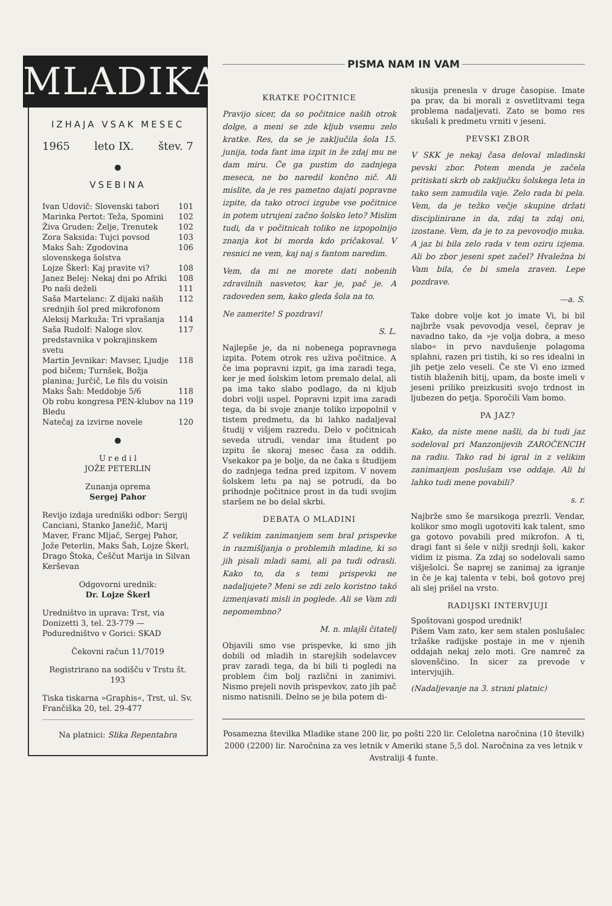MLADIKA
IZHAJA VSAK MESEC
1965 leto IX. štev. 7
●
VSEBINA
Ivan Udovič: Slovenski tabori 101
Marinka Pertot: Teža, Spomini 102
Živa Gruden: Želje, Trenutek 102
Zora Saksida: Tujci povsod 103
Maks Šah: Zgodovina slovenskega šolstva 106
Lojze Škerl: Kaj pravite vi? 108
Janez Belej: Nekaj dni po Afriki 108
Po naši deželi 111
Saša Martelanc: Z dijaki naših srednjih šol pred mikrofonom 112
Aleksij Markuža: Tri vprašanja 114
Saša Rudolf: Naloge slov. predstavnika v pokrajinskem svetu 117
Martin Jevnikar: Mavser, Ljudje pod bičem; Turnšek, Božja planina; Jurčič, Le fils du voisin 118
Maks Šah: Meddobje 5/6 118
Ob robu kongresa PEN-klubov na Bledu 119
Natečaj za izvirne novele 120
●
U r e d i l
JOŽE PETERLIN
Zunanja oprema
Sergej Pahor
Revijo izdaja uredniški odbor: Sergij Canciani, Stanko Janežič, Marij Maver, Franc Mljač, Sergej Pahor, Jože Peterlin, Maks Šah, Lojze Škerl, Drago Štoka, Češčut Marija in Silvan Kerševan
Odgovorni urednik:
Dr. Lojze Škerl
Uredništvo in uprava: Trst, via Donizetti 3, tel. 23-779 — Poduredništvo v Gorici: SKAD
Čekovni račun 11/7019
Registrirano na sodišču v Trstu št. 193
Tiska tiskarna »Graphis«, Trst, ul. Sv. Frančiška 20, tel. 29-477
Na platnici: Slika Repentabra
PISMA NAM IN VAM
KRATKE POČITNICE
Pravijo sicer, da so počitnice naših otrok dolge, a meni se zde kljub vsemu zelo kratke. Res, da se je zaključila šola 15. junija, toda fant ima izpit in že zdaj mu ne dam miru. Če ga pustim do zadnjega meseca, ne bo naredil končno nič. Ali mislite, da je res pametno dajati popravne izpite, da tako otroci izgube vse počitnice in potem utrujeni začno šolsko leto? Mislim tudi, da v počitnicah toliko ne izpopolnijo znanja kot bi morda kdo pričakoval. V resnici ne vem, kaj naj s fantom naredim.
Vem, da mi ne morete dati nobenih zdravilnih nasvetov, kar je, pač je. A radoveden sem, kako gleda šola na to.
Ne zamerite! S pozdravi!
S. L.
Najlepše je, da ni nobenega popravnega izpita. Potem otrok res uživa počitnice. A če ima popravni izpit, ga ima zaradi tega, ker je med šolskim letom premalo delal, ali pa ima tako slabo podlago, da ni kljub dobri volji uspel. Popravni izpit ima zaradi tega, da bi svoje znanje toliko izpopolnil v tistem predmetu, da bi lahko nadaljeval študij v višjem razredu. Delo v počitnicah seveda utrudi, vendar ima študent po izpitu še skoraj mesec časa za oddih. Vsekakor pa je bolje, da ne čaka s študijem do zadnjega tedna pred izpitom. V novem šolskem letu pa naj se potrudi, da bo prihodnje počitnice prost in da tudi svojim staršem ne bo delal skrbi.
DEBATA O MLADINI
Z velikim zanimanjem sem bral prispevke in razmišljanja o problemih mladine, ki so jih pisali mladi sami, ali pa tudi odrasli. Kako to, da s temi prispevki ne nadaljujete? Meni se zdi zelo koristno takó izmenjavati misli in poglede. Ali se Vam zdi nepomembno?
M. n. mlajši čitatelj
Objavili smo vse prispevke, ki smo jih dobili od mladih in starejših sodelavcev prav zaradi tega, da bi bili ti pogledi na problem čim bolj različni in zanimivi. Nismo prejeli novih prispevkov, zato jih pač nismo natisnili. Delno se je bila potem di-
skusija prenesla v druge časopise. Imate pa prav, da bi morali z osvetlitvami tega problema nadaljevati. Zato se bomo res skušali k predmetu vrniti v jeseni.
PEVSKI ZBOR
V SKK je nekaj časa deloval mladinski pevski zbor. Potem menda je začela pritiskati skrb ob zaključku šolskega leta in tako sem zamudila vaje. Zelo rada bi pela. Vem, da je težko večje skupine držati disciplinirane in da, zdaj ta zdaj oni, izostane. Vem, da je to za pevovodjo muka. A jaz bi bila zelo rada v tem oziru izjema. Ali bo zbor jeseni spet začel? Hvaležna bi Vam bila, če bi smela zraven. Lepe pozdrave.
—a. S.
Take dobre volje kot jo imate Vi, bi bil najbrže vsak pevovodja vesel, čeprav je navadno tako, da »je volja dobra, a meso slabo« in prvo navdušenje polagoma splahni, razen pri tistih, ki so res idealni in jih petje zelo veseli. Če ste Vi eno izmed tistih blaženih bitij, upam, da boste imeli v jeseni priliko preizkusiti svojo trdnost in ljubezen do petja. Sporočili Vam bomo.
PA JAZ?
Kako, da niste mene našli, da bi tudi jaz sodeloval pri Manzonijevih ZAROČENCIH na radiu. Tako rad bi igral in z velikim zanimanjem poslušam vse oddaje. Ali bi lahko tudi mene povabili?
s. r.
Najbrže smo še marsikoga prezrli. Vendar, kolikor smo mogli ugotoviti kak talent, smo ga gotovo povabili pred mikrofon. A ti, dragi fant si šele v nižji srednji šoli, kakor vidim iz pisma. Za zdaj so sodelovali samo višješolci. Še naprej se zanimaj za igranje in če je kaj talenta v tebi, boš gotovo prej ali slej prišel na vrsto.
RADIJSKI INTERVJUJI
Spoštovani gospod urednik!
Pišem Vam zato, ker sem stalen poslušalec tržaške radijske postaje in me v njenih oddajah nekaj zelo moti. Gre namreč za slovenščino. In sicer za prevode v intervjujih.
(Nadaljevanje na 3. strani platnic)
Posamezna številka Mladike stane 200 lir, po pošti 220 lir. Celoletna naročnina (10 številk) 2000 (2200) lir. Naročnina za ves letnik v Ameriki stane 5,5 dol. Naročnina za ves letnik v Avstraliji 4 funte.